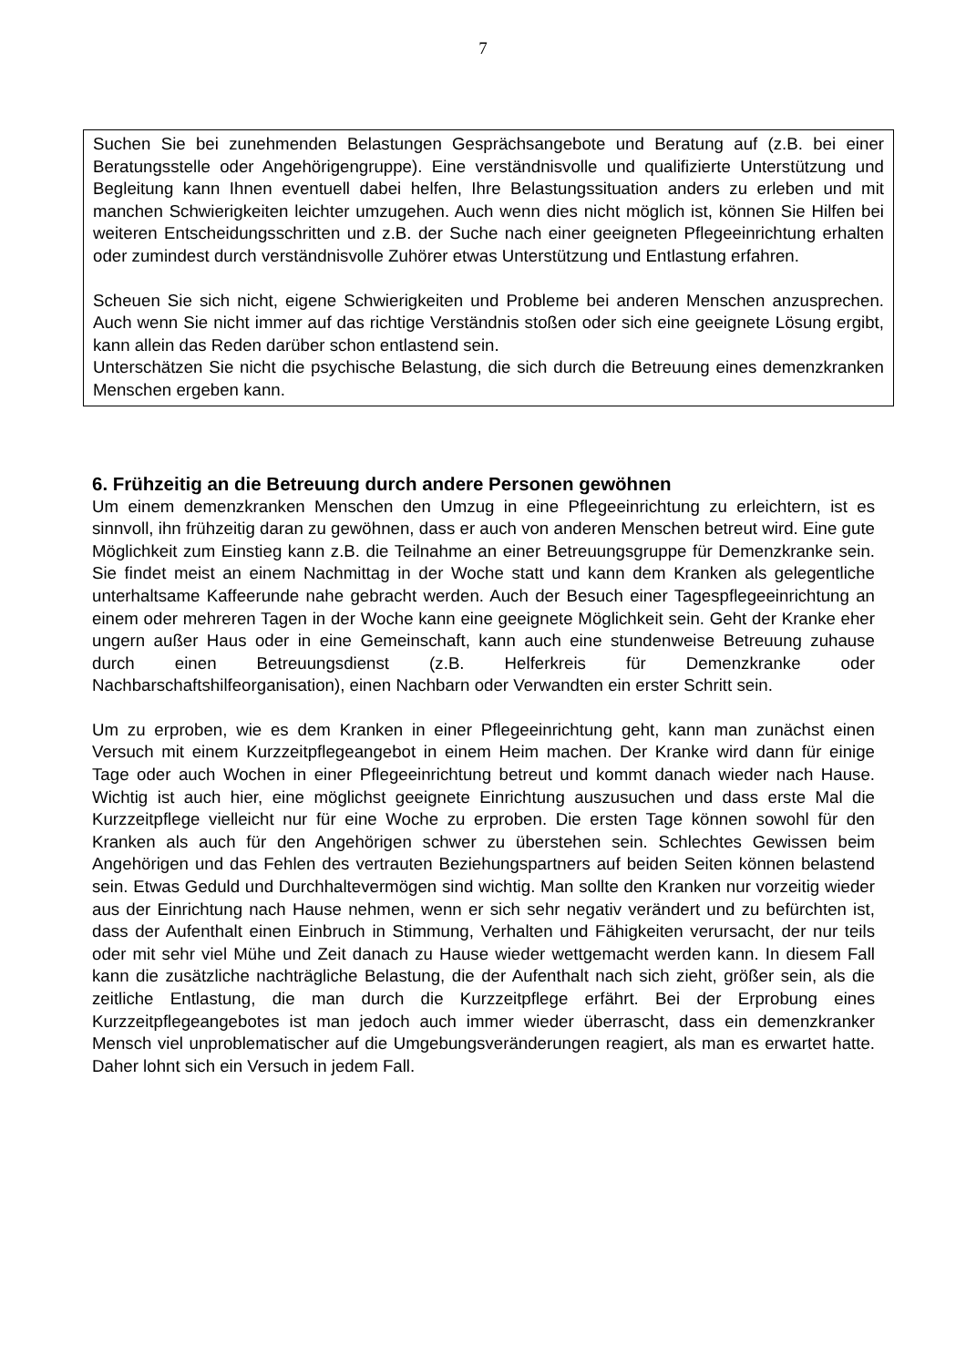7
Suchen Sie bei zunehmenden Belastungen Gesprächsangebote und Beratung auf (z.B. bei einer Beratungsstelle oder Angehörigengruppe). Eine verständnisvolle und qualifizierte Unterstützung und Begleitung kann Ihnen eventuell dabei helfen, Ihre Belastungssituation anders zu erleben und mit manchen Schwierigkeiten leichter umzugehen. Auch wenn dies nicht möglich ist, können Sie Hilfen bei weiteren Entscheidungsschritten und z.B. der Suche nach einer geeigneten Pflegeeinrichtung erhalten oder zumindest durch verständnisvolle Zuhörer etwas Unterstützung und Entlastung erfahren.
Scheuen Sie sich nicht, eigene Schwierigkeiten und Probleme bei anderen Menschen anzusprechen. Auch wenn Sie nicht immer auf das richtige Verständnis stoßen oder sich eine geeignete Lösung ergibt, kann allein das Reden darüber schon entlastend sein.
Unterschätzen Sie nicht die psychische Belastung, die sich durch die Betreuung eines demenzkranken Menschen ergeben kann.
6. Frühzeitig an die Betreuung durch andere Personen gewöhnen
Um einem demenzkranken Menschen den Umzug in eine Pflegeeinrichtung zu erleichtern, ist es sinnvoll, ihn frühzeitig daran zu gewöhnen, dass er auch von anderen Menschen betreut wird. Eine gute Möglichkeit zum Einstieg kann z.B. die Teilnahme an einer Betreuungsgruppe für Demenzkranke sein. Sie findet meist an einem Nachmittag in der Woche statt und kann dem Kranken als gelegentliche unterhaltsame Kaffeerunde nahe gebracht werden. Auch der Besuch einer Tagespflegeeinrichtung an einem oder mehreren Tagen in der Woche kann eine geeignete Möglichkeit sein. Geht der Kranke eher ungern außer Haus oder in eine Gemeinschaft, kann auch eine stundenweise Betreuung zuhause durch einen Betreuungsdienst (z.B. Helferkreis für Demenzkranke oder Nachbarschaftshilfeorganisation), einen Nachbarn oder Verwandten ein erster Schritt sein.
Um zu erproben, wie es dem Kranken in einer Pflegeeinrichtung geht, kann man zunächst einen Versuch mit einem Kurzzeitpflegeangebot in einem Heim machen. Der Kranke wird dann für einige Tage oder auch Wochen in einer Pflegeeinrichtung betreut und kommt danach wieder nach Hause. Wichtig ist auch hier, eine möglichst geeignete Einrichtung auszusuchen und dass erste Mal die Kurzzeitpflege vielleicht nur für eine Woche zu erproben. Die ersten Tage können sowohl für den Kranken als auch für den Angehörigen schwer zu überstehen sein. Schlechtes Gewissen beim Angehörigen und das Fehlen des vertrauten Beziehungspartners auf beiden Seiten können belastend sein. Etwas Geduld und Durchhaltevermögen sind wichtig. Man sollte den Kranken nur vorzeitig wieder aus der Einrichtung nach Hause nehmen, wenn er sich sehr negativ verändert und zu befürchten ist, dass der Aufenthalt einen Einbruch in Stimmung, Verhalten und Fähigkeiten verursacht, der nur teils oder mit sehr viel Mühe und Zeit danach zu Hause wieder wettgemacht werden kann. In diesem Fall kann die zusätzliche nachträgliche Belastung, die der Aufenthalt nach sich zieht, größer sein, als die zeitliche Entlastung, die man durch die Kurzzeitpflege erfährt. Bei der Erprobung eines Kurzzeitpflegeangebotes ist man jedoch auch immer wieder überrascht, dass ein demenzkranker Mensch viel unproblematischer auf die Umgebungsveränderungen reagiert, als man es erwartet hatte. Daher lohnt sich ein Versuch in jedem Fall.